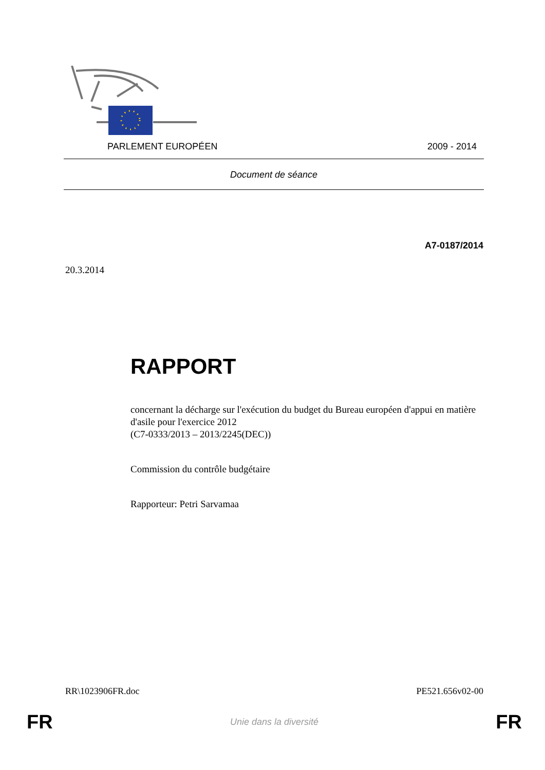PARLEMENT EUROPÉEN 2009 - 2014
Document de séance
A7-0187/2014
20.3.2014
RAPPORT
concernant la décharge sur l'exécution du budget du Bureau européen d'appui en matière d'asile pour l'exercice 2012
(C7-0333/2013 – 2013/2245(DEC))
Commission du contrôle budgétaire
Rapporteur: Petri Sarvamaa
RR\1023906FR.doc PE521.656v02-00
FR Unie dans la diversité FR